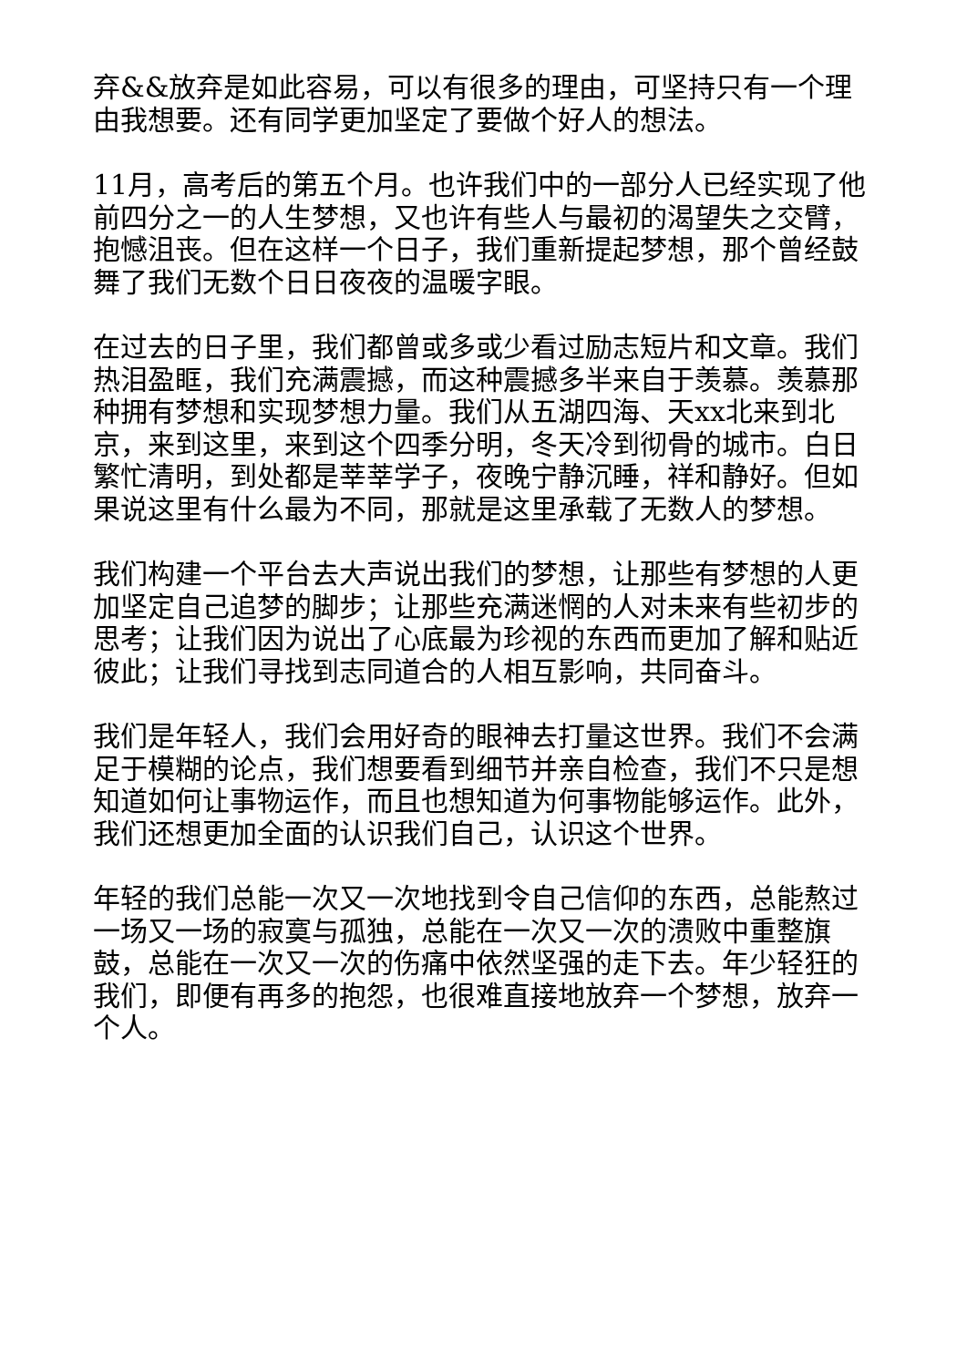弃&&放弃是如此容易，可以有很多的理由，可坚持只有一个理由我想要。还有同学更加坚定了要做个好人的想法。
11月，高考后的第五个月。也许我们中的一部分人已经实现了他前四分之一的人生梦想，又也许有些人与最初的渴望失之交臂，抱憾沮丧。但在这样一个日子，我们重新提起梦想，那个曾经鼓舞了我们无数个日日夜夜的温暖字眼。
在过去的日子里，我们都曾或多或少看过励志短片和文章。我们热泪盈眶，我们充满震撼，而这种震撼多半来自于羡慕。羡慕那种拥有梦想和实现梦想力量。我们从五湖四海、天xx北来到北京，来到这里，来到这个四季分明，冬天冷到彻骨的城市。白日繁忙清明，到处都是莘莘学子，夜晚宁静沉睡，祥和静好。但如果说这里有什么最为不同，那就是这里承载了无数人的梦想。
我们构建一个平台去大声说出我们的梦想，让那些有梦想的人更加坚定自己追梦的脚步；让那些充满迷惘的人对未来有些初步的思考；让我们因为说出了心底最为珍视的东西而更加了解和贴近彼此；让我们寻找到志同道合的人相互影响，共同奋斗。
我们是年轻人，我们会用好奇的眼神去打量这世界。我们不会满足于模糊的论点，我们想要看到细节并亲自检查，我们不只是想知道如何让事物运作，而且也想知道为何事物能够运作。此外，我们还想更加全面的认识我们自己，认识这个世界。
年轻的我们总能一次又一次地找到令自己信仰的东西，总能熬过一场又一场的寂寞与孤独，总能在一次又一次的溃败中重整旗鼓，总能在一次又一次的伤痛中依然坚强的走下去。年少轻狂的我们，即便有再多的抱怨，也很难直接地放弃一个梦想，放弃一个人。